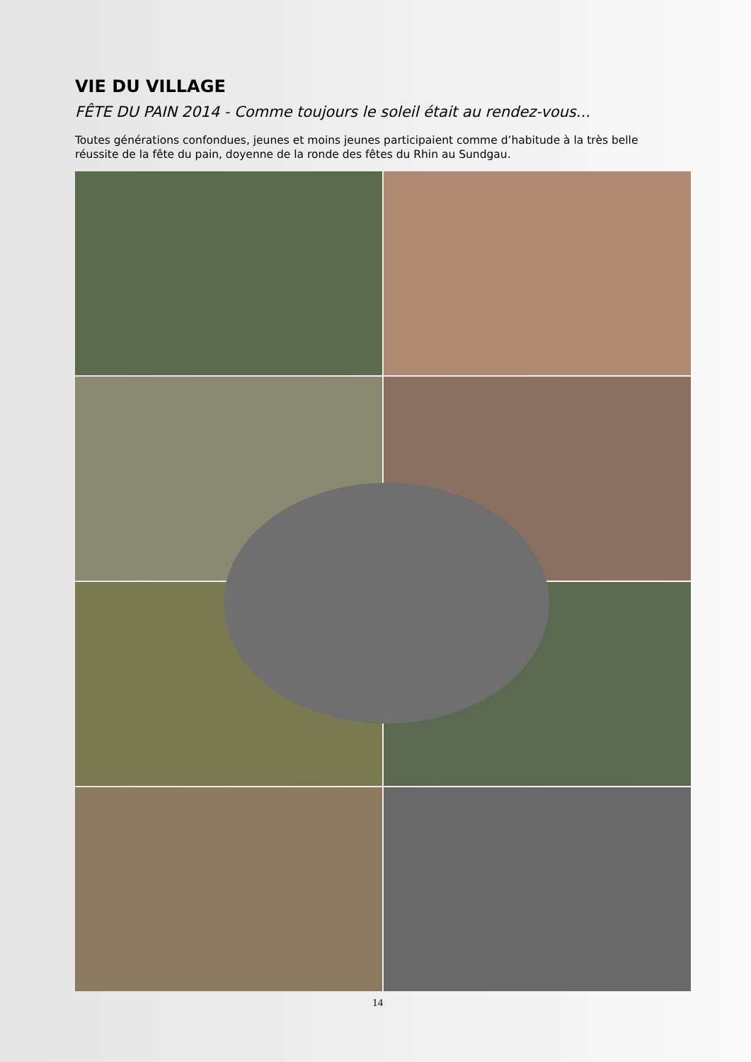VIE DU VILLAGE
FÊTE DU PAIN 2014 - Comme toujours le soleil était au rendez-vous...
Toutes générations confondues, jeunes et moins jeunes participaient comme d’habitude à la très belle réussite de la fête du pain, doyenne de la ronde des fêtes du Rhin au Sundgau.
14